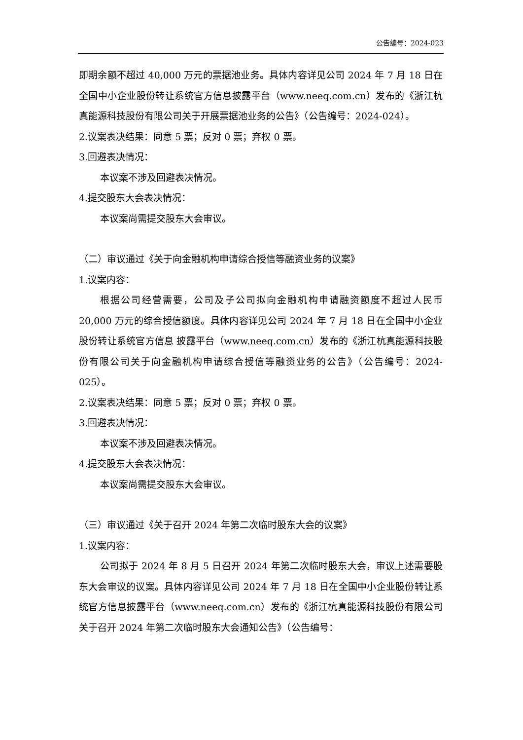公告编号：2024-023
即期余额不超过 40,000 万元的票据池业务。具体内容详见公司 2024 年 7 月 18 日在全国中小企业股份转让系统官方信息披露平台（www.neeq.com.cn）发布的《浙江杭真能源科技股份有限公司关于开展票据池业务的公告》（公告编号：2024-024）。
2.议案表决结果：同意 5 票；反对 0 票；弃权 0 票。
3.回避表决情况：
本议案不涉及回避表决情况。
4.提交股东大会表决情况：
本议案尚需提交股东大会审议。
（二）审议通过《关于向金融机构申请综合授信等融资业务的议案》
1.议案内容：
根据公司经营需要，公司及子公司拟向金融机构申请融资额度不超过人民币 20,000 万元的综合授信额度。具体内容详见公司 2024 年 7 月 18 日在全国中小企业股份转让系统官方信息 披露平台（www.neeq.com.cn）发布的《浙江杭真能源科技股份有限公司关于向金融机构申请综合授信等融资业务的公告》（公告编号：2024-025）。
2.议案表决结果：同意 5 票；反对 0 票；弃权 0 票。
3.回避表决情况：
本议案不涉及回避表决情况。
4.提交股东大会表决情况：
本议案尚需提交股东大会审议。
（三）审议通过《关于召开 2024 年第二次临时股东大会的议案》
1.议案内容：
公司拟于 2024 年 8 月 5 日召开 2024 年第二次临时股东大会，审议上述需要股东大会审议的议案。具体内容详见公司 2024 年 7 月 18 日在全国中小企业股份转让系统官方信息披露平台（www.neeq.com.cn）发布的《浙江杭真能源科技股份有限公司关于召开 2024 年第二次临时股东大会通知公告》（公告编号：